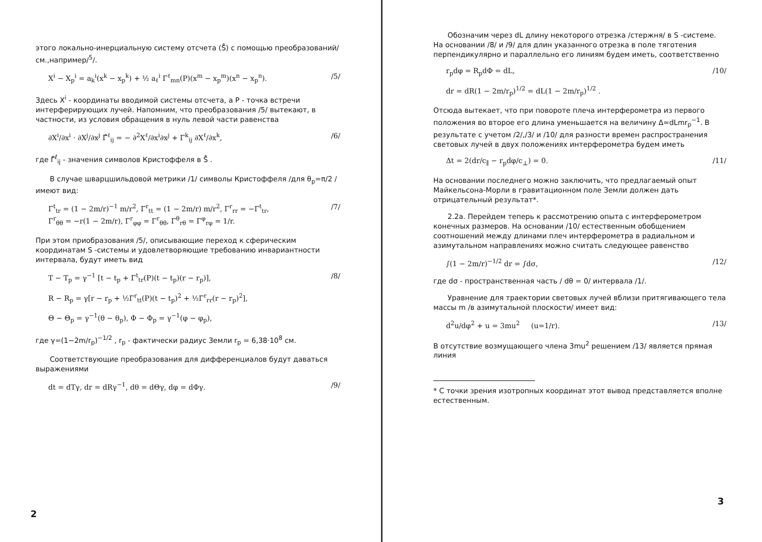этого локально-инерциальную систему отсчета (S̊) с помощью преобразований/см.,например/<sup>5</sup>/.
X<sup>i</sup> − X<sub>p</sub><sup>i</sup> = a<sub>k</sub><sup>i</sup>(x<sup>k</sup> − x<sub>p</sub><sup>k</sup>) + ½ a<sub>ℓ</sub><sup>i</sup> Γ<sup>ℓ</sup><sub>mn</sub>(P)(x<sup>m</sup> − x<sub>p</sub><sup>m</sup>)(x<sup>n</sup> − x<sub>p</sub><sup>n</sup>). /5/
Здесь X<sup>i</sup> - координаты вводимой системы отсчета, а P - точка встречи интерферирующих лучей. Напомним, что преобразования /5/ вытекают, в частности, из условия обращения в нуль левой части равенства
∂X<sup>i</sup>/∂x<sup>i</sup> · ∂X<sup>j</sup>/∂x<sup>j</sup> Γ̊<sup>ℓ</sup><sub>ij</sub> = − ∂<sup>2</sup>X<sup>ℓ</sup>/∂x<sup>i</sup>∂x<sup>j</sup> + Γ<sup>k</sup><sub>ij</sub> ∂X<sup>ℓ</sup>/∂x<sup>k</sup>, /6/
где Γ̊<sup>ℓ</sup><sub>ij</sub> - значения символов Кристоффеля в S̊ .
В случае шварцшильдовой метрики /1/ символы Кристоффеля /для θ<sub>p</sub>=π/2 / имеют вид:
Γ<sup>t</sup><sub>tr</sub> = (1 − 2m/r)<sup>−1</sup> m/r<sup>2</sup>, Γ<sup>r</sup><sub>tt</sub> = (1 − 2m/r) m/r<sup>2</sup>, Γ<sup>r</sup><sub>rr</sub> = −Γ<sup>t</sup><sub>tr</sub>,
Γ<sup>r</sup><sub>θθ</sub> = −r(1 − 2m/r), Γ<sup>r</sup><sub>φφ</sub> = Γ<sup>r</sup><sub>θθ</sub>, Γ<sup>θ</sup><sub>rθ</sub> = Γ<sup>φ</sup><sub>rφ</sub> = 1/r. /7/
При этом приобразования /5/, описывающие переход к сферическим координатам S -системы и удовлетворяющие требованию инвариантности интервала, будут иметь вид
T − T<sub>p</sub> = γ<sup>−1</sup> [t − t<sub>p</sub> + Γ<sup>t</sup><sub>tr</sub>(P)(t − t<sub>p</sub>)(r − r<sub>p</sub>)],
R − R<sub>p</sub> = γ[r − r<sub>p</sub> + ½Γ<sup>r</sup><sub>tt</sub>(P)(t − t<sub>p</sub>)<sup>2</sup> + ½Γ<sup>r</sup><sub>rr</sub>(r − r<sub>p</sub>)<sup>2</sup>],
Θ − Θ<sub>p</sub> = γ<sup>−1</sup>(θ − θ<sub>p</sub>), Φ − Φ<sub>p</sub> = γ<sup>−1</sup>(φ − φ<sub>p</sub>), /8/
где γ=(1−2m/r<sub>p</sub>)<sup>−1/2</sup> , r<sub>p</sub> - фактически радиус Земли r<sub>p</sub> = 6,38·10<sup>8</sup> см.
Соответствующие преобразования для дифференциалов будут даваться выражениями
dt = dTγ, dr = dRγ<sup>−1</sup>, dθ = dΘγ, dφ = dΦγ. /9/
2
Обозначим через dL длину некоторого отрезка /стержня/ в S -системе. На основании /8/ и /9/ для длин указанного отрезка в поле тяготения перпендикулярно и параллельно его линиям будем иметь, соответственно
r<sub>p</sub>dφ = R<sub>p</sub>dΦ = dL,
dr = dR(1 − 2m/r<sub>p</sub>)<sup>1/2</sup> = dL(1 − 2m/r<sub>p</sub>)<sup>1/2</sup> . /10/
Отсюда вытекает, что при повороте плеча интерферометра из первого положения во второе его длина уменьшается на величину Δ≃dLmr<sub>p</sub><sup>−1</sup>. В результате с учетом /2/,/3/ и /10/ для разности времен распространения световых лучей в двух положениях интерферометра будем иметь
Δt = 2(dr/c<sub>∥</sub> − r<sub>p</sub>dφ/c<sub>⊥</sub>) = 0. /11/
На основании последнего можно заключить, что предлагаемый опыт Майкельсона-Морли в гравитационном поле Земли должен дать отрицательный результат*.
2.2а. Перейдем теперь к рассмотрению опыта с интерферометром конечных размеров. На основании /10/ естественным обобщением соотношений между длинами плеч интерферометра в радиальном и азимутальном направлениях можно считать следующее равенство
∫(1 − 2m/r)<sup>−1/2</sup> dr = ∫dσ, /12/
где dσ - пространственная часть / dθ = 0/ интервала /1/.
Уравнение для траектории световых лучей вблизи притягивающего тела массы m /в азимутальной плоскости/ имеет вид:
d<sup>2</sup>u/dφ<sup>2</sup> + u = 3mu<sup>2</sup> (u=1/r). /13/
В отсутствие возмущающего члена 3mu<sup>2</sup> решением /13/ является прямая линия
* С точки зрения изотропных координат этот вывод представляется вполне естественным.
3